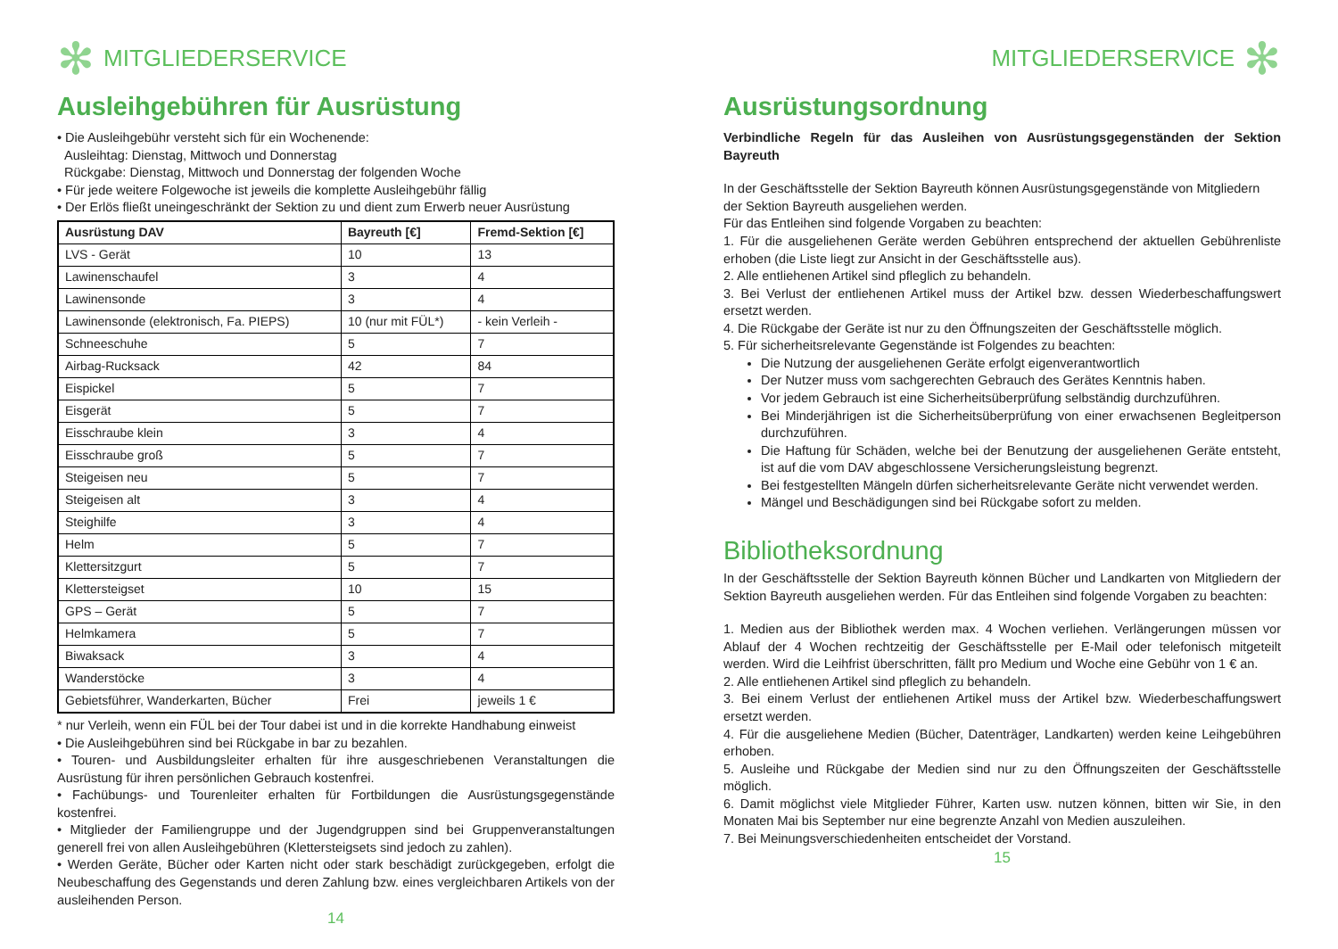✻ MITGLIEDERSERVICE
Ausleihgebühren für Ausrüstung
• Die Ausleihgebühr versteht sich für ein Wochenende:
Ausleihtag: Dienstag, Mittwoch und Donnerstag
Rückgabe: Dienstag, Mittwoch und Donnerstag der folgenden Woche
• Für jede weitere Folgewoche ist jeweils die komplette Ausleihgebühr fällig
• Der Erlös fließt uneingeschränkt der Sektion zu und dient zum Erwerb neuer Ausrüstung
| Ausrüstung DAV | Bayreuth [€] | Fremd-Sektion [€] |
| --- | --- | --- |
| LVS - Gerät | 10 | 13 |
| Lawinenschaufel | 3 | 4 |
| Lawinensonde | 3 | 4 |
| Lawinensonde (elektronisch, Fa. PIEPS) | 10 (nur mit FÜL*) | - kein Verleih - |
| Schneeschuhe | 5 | 7 |
| Airbag-Rucksack | 42 | 84 |
| Eispickel | 5 | 7 |
| Eisgerät | 5 | 7 |
| Eisschraube klein | 3 | 4 |
| Eisschraube groß | 5 | 7 |
| Steigeisen neu | 5 | 7 |
| Steigeisen alt | 3 | 4 |
| Steighilfe | 3 | 4 |
| Helm | 5 | 7 |
| Klettersitzgurt | 5 | 7 |
| Klettersteigset | 10 | 15 |
| GPS – Gerät | 5 | 7 |
| Helmkamera | 5 | 7 |
| Biwaksack | 3 | 4 |
| Wanderstöcke | 3 | 4 |
| Gebietsführer, Wanderkarten, Bücher | Frei | jeweils 1 € |
* nur Verleih, wenn ein FÜL bei der Tour dabei ist und in die korrekte Handhabung einweist
• Die Ausleihgebühren sind bei Rückgabe in bar zu bezahlen.
• Touren- und Ausbildungsleiter erhalten für ihre ausgeschriebenen Veranstaltungen die Ausrüstung für ihren persönlichen Gebrauch kostenfrei.
• Fachübungs- und Tourenleiter erhalten für Fortbildungen die Ausrüstungsgegenstände kostenfrei.
• Mitglieder der Familiengruppe und der Jugendgruppen sind bei Gruppenveranstaltungen generell frei von allen Ausleihgebühren (Klettersteigsets sind jedoch zu zahlen).
• Werden Geräte, Bücher oder Karten nicht oder stark beschädigt zurückgegeben, erfolgt die Neubeschaffung des Gegenstands und deren Zahlung bzw. eines vergleichbaren Artikels von der ausleihenden Person.
14
MITGLIEDERSERVICE ✻
Ausrüstungsordnung
Verbindliche Regeln für das Ausleihen von Ausrüstungsgegenständen der Sektion Bayreuth
In der Geschäftsstelle der Sektion Bayreuth können Ausrüstungsgegenstände von Mitgliedern
der Sektion Bayreuth ausgeliehen werden.
Für das Entleihen sind folgende Vorgaben zu beachten:
1. Für die ausgeliehenen Geräte werden Gebühren entsprechend der aktuellen Gebührenliste erhoben (die Liste liegt zur Ansicht in der Geschäftsstelle aus).
2. Alle entliehenen Artikel sind pfleglich zu behandeln.
3. Bei Verlust der entliehenen Artikel muss der Artikel bzw. dessen Wiederbeschaffungswert ersetzt werden.
4. Die Rückgabe der Geräte ist nur zu den Öffnungszeiten der Geschäftsstelle möglich.
5. Für sicherheitsrelevante Gegenstände ist Folgendes zu beachten:
Die Nutzung der ausgeliehenen Geräte erfolgt eigenverantwortlich
Der Nutzer muss vom sachgerechten Gebrauch des Gerätes Kenntnis haben.
Vor jedem Gebrauch ist eine Sicherheitsüberprüfung selbständig durchzuführen.
Bei Minderjährigen ist die Sicherheitsüberprüfung von einer erwachsenen Begleitperson durchzuführen.
Die Haftung für Schäden, welche bei der Benutzung der ausgeliehenen Geräte entsteht, ist auf die vom DAV abgeschlossene Versicherungsleistung begrenzt.
Bei festgestellten Mängeln dürfen sicherheitsrelevante Geräte nicht verwendet werden.
Mängel und Beschädigungen sind bei Rückgabe sofort zu melden.
Bibliotheksordnung
In der Geschäftsstelle der Sektion Bayreuth können Bücher und Landkarten von Mitgliedern der Sektion Bayreuth ausgeliehen werden. Für das Entleihen sind folgende Vorgaben zu beachten:
1. Medien aus der Bibliothek werden max. 4 Wochen verliehen. Verlängerungen müssen vor Ablauf der 4 Wochen rechtzeitig der Geschäftsstelle per E-Mail oder telefonisch mitgeteilt werden. Wird die Leihfrist überschritten, fällt pro Medium und Woche eine Gebühr von 1 € an.
2. Alle entliehenen Artikel sind pfleglich zu behandeln.
3. Bei einem Verlust der entliehenen Artikel muss der Artikel bzw. Wiederbeschaffungswert ersetzt werden.
4. Für die ausgeliehene Medien (Bücher, Datenträger, Landkarten) werden keine Leihgebühren erhoben.
5. Ausleihe und Rückgabe der Medien sind nur zu den Öffnungszeiten der Geschäftsstelle möglich.
6. Damit möglichst viele Mitglieder Führer, Karten usw. nutzen können, bitten wir Sie, in den Monaten Mai bis September nur eine begrenzte Anzahl von Medien auszuleihen.
7. Bei Meinungsverschiedenheiten entscheidet der Vorstand.
15